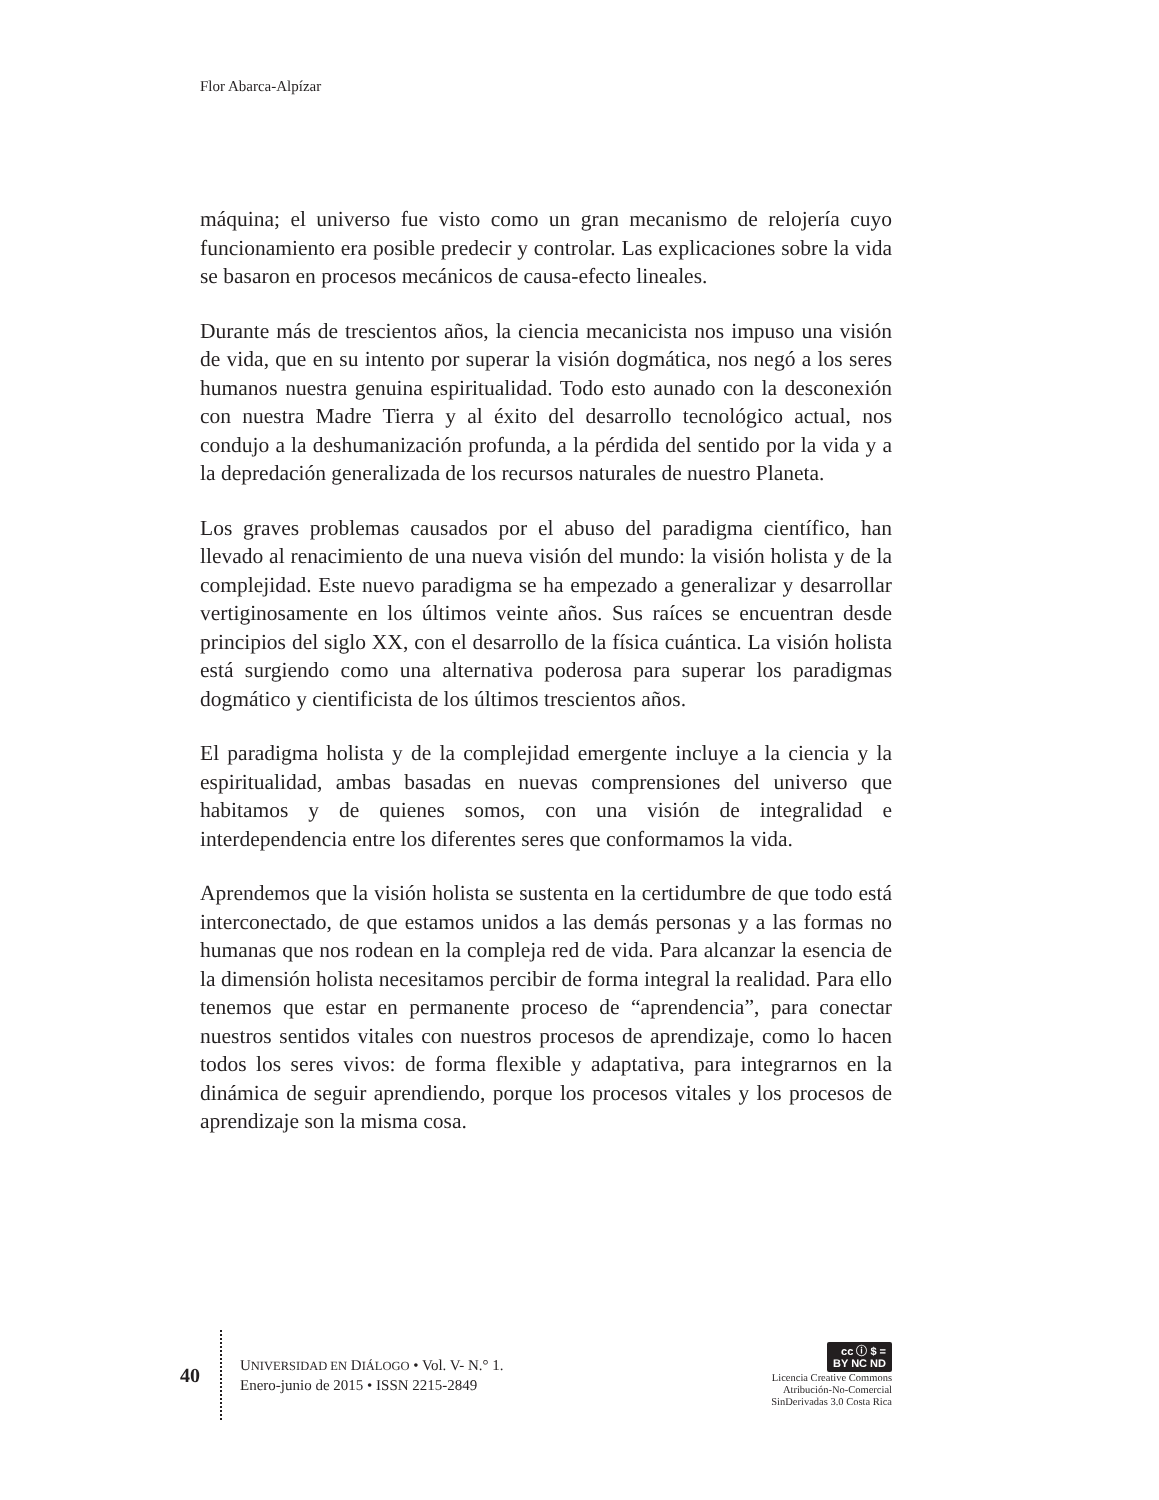Flor Abarca-Alpízar
máquina; el universo fue visto como un gran mecanismo de relojería cuyo funcionamiento era posible predecir y controlar. Las explicaciones sobre la vida se basaron en procesos mecánicos de causa-efecto lineales.
Durante más de trescientos años, la ciencia mecanicista nos impuso una visión de vida, que en su intento por superar la visión dogmática, nos negó a los seres humanos nuestra genuina espiritualidad. Todo esto aunado con la desconexión con nuestra Madre Tierra y al éxito del desarrollo tecnológico actual, nos condujo a la deshumanización profunda, a la pérdida del sentido por la vida y a la depredación generalizada de los recursos naturales de nuestro Planeta.
Los graves problemas causados por el abuso del paradigma científico, han llevado al renacimiento de una nueva visión del mundo: la visión holista y de la complejidad. Este nuevo paradigma se ha empezado a generalizar y desarrollar vertiginosamente en los últimos veinte años. Sus raíces se encuentran desde principios del siglo XX, con el desarrollo de la física cuántica. La visión holista está surgiendo como una alternativa poderosa para superar los paradigmas dogmático y cientificista de los últimos trescientos años.
El paradigma holista y de la complejidad emergente incluye a la ciencia y la espiritualidad, ambas basadas en nuevas comprensiones del universo que habitamos y de quienes somos, con una visión de integralidad e interdependencia entre los diferentes seres que conformamos la vida.
Aprendemos que la visión holista se sustenta en la certidumbre de que todo está interconectado, de que estamos unidos a las demás personas y a las formas no humanas que nos rodean en la compleja red de vida. Para alcanzar la esencia de la dimensión holista necesitamos percibir de forma integral la realidad. Para ello tenemos que estar en permanente proceso de “aprendencia”, para conectar nuestros sentidos vitales con nuestros procesos de aprendizaje, como lo hacen todos los seres vivos: de forma flexible y adaptativa, para integrarnos en la dinámica de seguir aprendiendo, porque los procesos vitales y los procesos de aprendizaje son la misma cosa.
40
UNIVERSIDAD EN DIÁLOGO • Vol. V- N.° 1.
Enero-junio de 2015 • ISSN 2215-2849
cc ⓘ $ =
BY NC ND
Licencia Creative Commons
Atribución-No-Comercial
SinDerivadas 3.0 Costa Rica